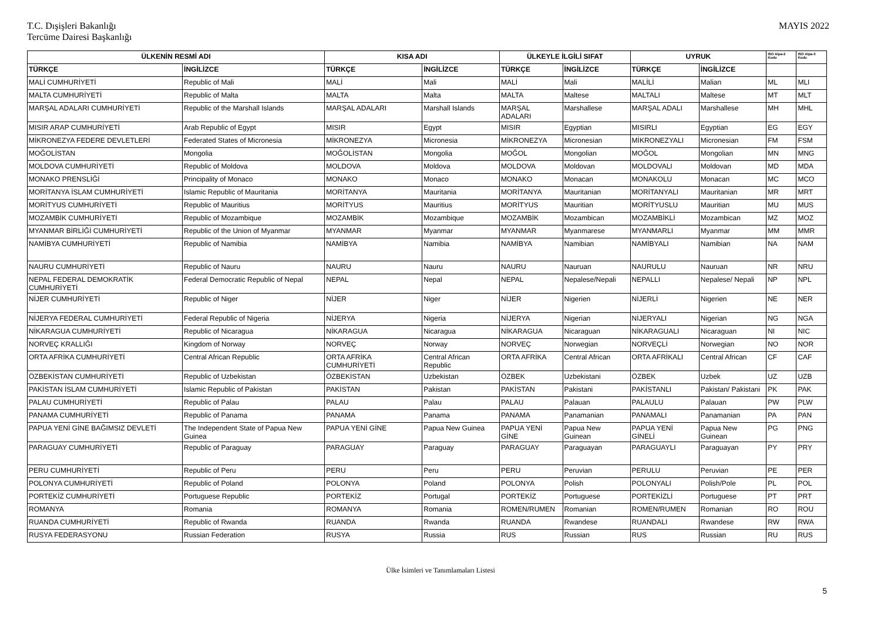T.C. Dışişleri Bakanlığı
Tercüme Dairesi Başkanlığı
MAYIS 2022
| ÜLKENİN RESMİ ADI | | KISA ADI | | ÜLKEYLE İLGİLİ SIFAT | | UYRUK | | ISO Alpa-2 Kodu | ISO Alpa-3 Kodu |
| --- | --- | --- | --- | --- | --- | --- | --- | --- | --- |
| TÜRKÇE | İNGİLİZCE | TÜRKÇE | İNGİLİZCE | TÜRKÇE | İNGİLİZCE | TÜRKÇE | İNGİLİZCE | | |
| MALİ CUMHURİYETİ | Republic of Mali | MALİ | Mali | MALİ | Mali | MALİLİ | Malian | ML | MLI |
| MALTA CUMHURİYETİ | Republic of Malta | MALTA | Malta | MALTA | Maltese | MALTALI | Maltese | MT | MLT |
| MARŞAL ADALARI CUMHURİYETİ | Republic of the Marshall Islands | MARŞAL ADALARI | Marshall Islands | MARŞAL ADALARI | Marshallese | MARŞAL ADALI | Marshallese | MH | MHL |
| MISIR ARAP CUMHURİYETİ | Arab Republic of Egypt | MISIR | Egypt | MISIR | Egyptian | MISIRLI | Egyptian | EG | EGY |
| MİKRONEZYA FEDERE DEVLETLERİ | Federated States of Micronesia | MİKRONEZYA | Micronesia | MİKRONEZYA | Micronesian | MİKRONEZYALI | Micronesian | FM | FSM |
| MOĞOLİSTAN | Mongolia | MOĞOLİSTAN | Mongolia | MOĞOL | Mongolian | MOĞOL | Mongolian | MN | MNG |
| MOLDOVA CUMHURİYETİ | Republic of Moldova | MOLDOVA | Moldova | MOLDOVA | Moldovan | MOLDOVALI | Moldovan | MD | MDA |
| MONAKO PRENSLİĞİ | Principality of Monaco | MONAKO | Monaco | MONAKO | Monacan | MONAKOLU | Monacan | MC | MCO |
| MORİTANYA İSLAM CUMHURİYETİ | Islamic Republic of Mauritania | MORİTANYA | Mauritania | MORİTANYA | Mauritanian | MORİTANYALI | Mauritanian | MR | MRT |
| MORİTYUS CUMHURİYETİ | Republic of Mauritius | MORİTYUS | Mauritius | MORİTYUS | Mauritian | MORİTYUSLU | Mauritian | MU | MUS |
| MOZAMBİK CUMHURİYETİ | Republic of Mozambique | MOZAMBİK | Mozambique | MOZAMBİK | Mozambican | MOZAMBİKLİ | Mozambican | MZ | MOZ |
| MYANMAR BİRLİĞİ CUMHURİYETİ | Republic of the Union of Myanmar | MYANMAR | Myanmar | MYANMAR | Myanmarese | MYANMARLI | Myanmar | MM | MMR |
| NAMİBYA CUMHURİYETİ | Republic of Namibia | NAMİBYA | Namibia | NAMİBYA | Namibian | NAMİBYALI | Namibian | NA | NAM |
| NAURU CUMHURİYETİ | Republic of Nauru | NAURU | Nauru | NAURU | Nauruan | NAURULU | Nauruan | NR | NRU |
| NEPAL FEDERAL DEMOKRATİK CUMHURİYETİ | Federal Democratic Republic of Nepal | NEPAL | Nepal | NEPAL | Nepalese/Nepali | NEPALLI | Nepalese/ Nepali | NP | NPL |
| NİJER CUMHURİYETİ | Republic of Niger | NİJER | Niger | NİJER | Nigerien | NİJERLİ | Nigerien | NE | NER |
| NİJERYA FEDERAL CUMHURİYETİ | Federal Republic of Nigeria | NİJERYA | Nigeria | NİJERYA | Nigerian | NİJERYALI | Nigerian | NG | NGA |
| NİKARAGUA CUMHURİYETİ | Republic of Nicaragua | NİKARAGUA | Nicaragua | NİKARAGUA | Nicaraguan | NİKARAGUALI | Nicaraguan | NI | NIC |
| NORVEÇ KRALLIĞI | Kingdom of Norway | NORVEÇ | Norway | NORVEÇ | Norwegian | NORVEÇLİ | Norwegian | NO | NOR |
| ORTA AFRİKA CUMHURİYETİ | Central African Republic | ORTA AFRİKA CUMHURİYETİ | Central African Republic | ORTA AFRİKA | Central African | ORTA AFRİKALI | Central African | CF | CAF |
| ÖZBEKİSTAN CUMHURİYETİ | Republic of Uzbekistan | ÖZBEKİSTAN | Uzbekistan | ÖZBEK | Uzbekistani | ÖZBEK | Uzbek | UZ | UZB |
| PAKİSTAN İSLAM CUMHURİYETİ | Islamic Republic of Pakistan | PAKİSTAN | Pakistan | PAKİSTAN | Pakistani | PAKİSTANLI | Pakistan/ Pakistani | PK | PAK |
| PALAU CUMHURİYETİ | Republic of Palau | PALAU | Palau | PALAU | Palauan | PALAULU | Palauan | PW | PLW |
| PANAMA CUMHURİYETİ | Republic of Panama | PANAMA | Panama | PANAMA | Panamanian | PANAMALI | Panamanian | PA | PAN |
| PAPUA YENİ GİNE BAĞIMSIZ DEVLETİ | The Independent State of Papua New Guinea | PAPUA YENİ GİNE | Papua New Guinea | PAPUA YENİ GİNE | Papua New Guinean | PAPUA YENİ GİNELİ | Papua New Guinean | PG | PNG |
| PARAGUAY CUMHURİYETİ | Republic of Paraguay | PARAGUAY | Paraguay | PARAGUAY | Paraguayan | PARAGUAYLI | Paraguayan | PY | PRY |
| PERU CUMHURİYETİ | Republic of Peru | PERU | Peru | PERU | Peruvian | PERULU | Peruvian | PE | PER |
| POLONYA CUMHURİYETİ | Republic of Poland | POLONYA | Poland | POLONYA | Polish | POLONYALI | Polish/Pole | PL | POL |
| PORTEKİZ CUMHURİYETİ | Portuguese Republic | PORTEKİZ | Portugal | PORTEKİZ | Portuguese | PORTEKİZLİ | Portuguese | PT | PRT |
| ROMANYA | Romania | ROMANYA | Romania | ROMEN/RUMEN | Romanian | ROMEN/RUMEN | Romanian | RO | ROU |
| RUANDA CUMHURİYETİ | Republic of Rwanda | RUANDA | Rwanda | RUANDA | Rwandese | RUANDALI | Rwandese | RW | RWA |
| RUSYA FEDERASYONU | Russian Federation | RUSYA | Russia | RUS | Russian | RUS | Russian | RU | RUS |
Ülke İsimleri ve Tanımlamaları Listesi
5